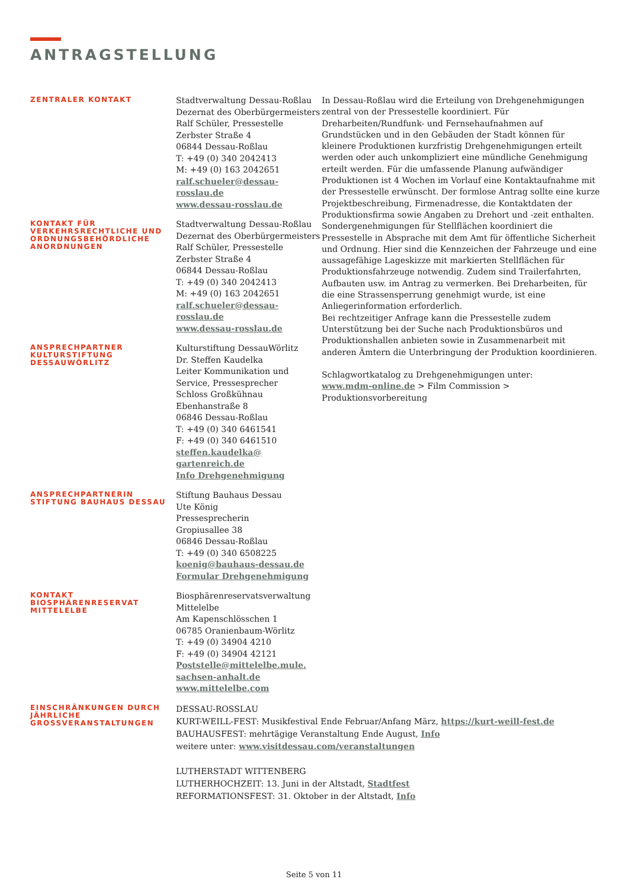ANTRAGSTELLUNG
ZENTRALER KONTAKT
Stadtverwaltung Dessau-Roßlau
Dezernat des Oberbürgermeisters
Ralf Schüler, Pressestelle
Zerbster Straße 4
06844 Dessau-Roßlau
T: +49 (0) 340 2042413
M: +49 (0) 163 2042651
ralf.schueler@dessau-rosslau.de
www.dessau-rosslau.de
KONTAKT FÜR VERKEHRSRECHTLICHE UND ORDNUNGSBEHÖRDLICHE ANORDNUNGEN
Stadtverwaltung Dessau-Roßlau
Dezernat des Oberbürgermeisters
Ralf Schüler, Pressestelle
Zerbster Straße 4
06844 Dessau-Roßlau
T: +49 (0) 340 2042413
M: +49 (0) 163 2042651
ralf.schueler@dessau-rosslau.de
www.dessau-rosslau.de
ANSPRECHPARTNER KULTURSTIFTUNG DESSAUWÖRLITZ
Kulturstiftung DessauWörlitz
Dr. Steffen Kaudelka
Leiter Kommunikation und Service, Pressesprecher
Schloss Großkühnau
Ebenhanstraße 8
06846 Dessau-Roßlau
T: +49 (0) 340 6461541
F: +49 (0) 340 6461510
steffen.kaudelka@
gartenreich.de
Info Drehgenehmigung
ANSPRECHPARTNERIN STIFTUNG BAUHAUS DESSAU
Stiftung Bauhaus Dessau
Ute König
Pressesprecherin
Gropiusallee 38
06846 Dessau-Roßlau
T: +49 (0) 340 6508225
koenig@bauhaus-dessau.de
Formular Drehgenehmigung
KONTAKT BIOSPHÄRENRESERVAT MITTELELBE
Biosphärenreservatsverwaltung Mittelelbe
Am Kapenschlösschen 1
06785 Oranienbaum-Wörlitz
T: +49 (0) 34904 4210
F: +49 (0) 34904 42121
Poststelle@mittelelbe.mule.
sachsen-anhalt.de
www.mittelelbe.com
EINSCHRÄNKUNGEN DURCH JÄHRLICHE GROSSVERANSTALTUNGEN
DESSAU-ROSSLAU
KURT-WEILL-FEST: Musikfestival Ende Februar/Anfang März, https://kurt-weill-fest.de
BAUHAUSFEST: mehrtägige Veranstaltung Ende August, Info
weitere unter: www.visitdessau.com/veranstaltungen
LUTHERSTADT WITTENBERG
LUTHERHOCHZEIT: 13. Juni in der Altstadt, Stadtfest
REFORMATIONSFEST: 31. Oktober in der Altstadt, Info
In Dessau-Roßlau wird die Erteilung von Drehgenehmigungen zentral von der Pressestelle koordiniert. Für Dreharbeiten/Rundfunk- und Fernsehaufnahmen auf Grundstücken und in den Gebäuden der Stadt können für kleinere Produktionen kurzfristig Drehgenehmigungen erteilt werden oder auch unkompliziert eine mündliche Genehmigung erteilt werden. Für die umfassende Planung aufwändiger Produktionen ist 4 Wochen im Vorlauf eine Kontaktaufnahme mit der Pressestelle erwünscht. Der formlose Antrag sollte eine kurze Projektbeschreibung, Firmenadresse, die Kontaktdaten der Produktionsfirma sowie Angaben zu Drehort und -zeit enthalten.
Sondergenehmigungen für Stellflächen koordiniert die Pressestelle in Absprache mit dem Amt für öffentliche Sicherheit und Ordnung. Hier sind die Kennzeichen der Fahrzeuge und eine aussagefähige Lageskizze mit markierten Stellflächen für Produktionsfahrzeuge notwendig. Zudem sind Trailerfahrten, Aufbauten usw. im Antrag zu vermerken. Bei Dreharbeiten, für die eine Strassensperrung genehmigt wurde, ist eine Anliegerinformation erforderlich.
Bei rechtzeitiger Anfrage kann die Pressestelle zudem Unterstützung bei der Suche nach Produktionsbüros und Produktionshallen anbieten sowie in Zusammenarbeit mit anderen Ämtern die Unterbringung der Produktion koordinieren.
Schlagwortkatalog zu Drehgenehmigungen unter:
www.mdm-online.de > Film Commission > Produktionsvorbereitung
Seite 5 von 11